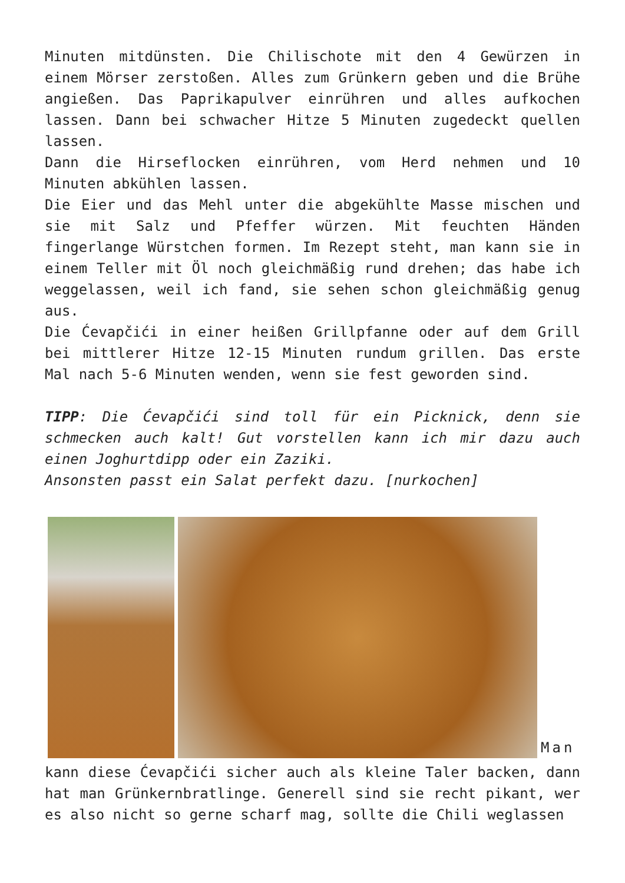Minuten mitdünsten. Die Chilischote mit den 4 Gewürzen in einem Mörser zerstoßen. Alles zum Grünkern geben und die Brühe angießen. Das Paprikapulver einrühren und alles aufkochen lassen. Dann bei schwacher Hitze 5 Minuten zugedeckt quellen lassen.
Dann die Hirseflocken einrühren, vom Herd nehmen und 10 Minuten abkühlen lassen.
Die Eier und das Mehl unter die abgekühlte Masse mischen und sie mit Salz und Pfeffer würzen. Mit feuchten Händen fingerlange Würstchen formen. Im Rezept steht, man kann sie in einem Teller mit Öl noch gleichmäßig rund drehen; das habe ich weggelassen, weil ich fand, sie sehen schon gleichmäßig genug aus.
Die Ćevapčići in einer heißen Grillpfanne oder auf dem Grill bei mittlerer Hitze 12-15 Minuten rundum grillen. Das erste Mal nach 5-6 Minuten wenden, wenn sie fest geworden sind.
TIPP: Die Ćevapčići sind toll für ein Picknick, denn sie schmecken auch kalt! Gut vorstellen kann ich mir dazu auch einen Joghurtdipp oder ein Zaziki.
Ansonsten passt ein Salat perfekt dazu. [nurkochen]
Man
kann diese Ćevapčići sicher auch als kleine Taler backen, dann hat man Grünkernbratlinge. Generell sind sie recht pikant, wer es also nicht so gerne scharf mag, sollte die Chili weglassen